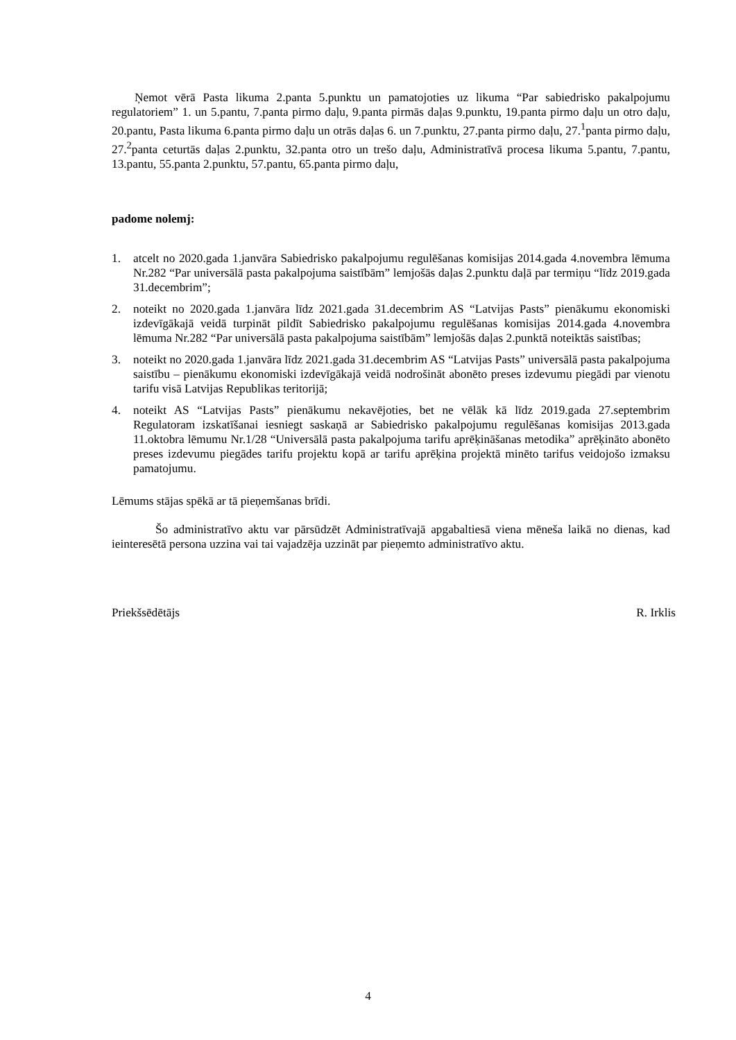Ņemot vērā Pasta likuma 2.panta 5.punktu un pamatojoties uz likuma “Par sabiedrisko pakalpojumu regulatoriem” 1. un 5.pantu, 7.panta pirmo daļu, 9.panta pirmās daļas 9.punktu, 19.panta pirmo daļu un otro daļu, 20.pantu, Pasta likuma 6.panta pirmo daļu un otrās daļas 6. un 7.punktu, 27.panta pirmo daļu, 27.<sup>1</sup>panta pirmo daļu, 27.<sup>2</sup>panta ceturtās daļas 2.punktu, 32.panta otro un trešo daļu, Administratīvā procesa likuma 5.pantu, 7.pantu, 13.pantu, 55.panta 2.punktu, 57.pantu, 65.panta pirmo daļu,
padome nolemj:
1. atcelt no 2020.gada 1.janvāra Sabiedrisko pakalpojumu regulēšanas komisijas 2014.gada 4.novembra lēmuma Nr.282 “Par universālā pasta pakalpojuma saistībām” lemjošās daļas 2.punktu daļā par termiņu “līdz 2019.gada 31.decembrim”;
2. noteikt no 2020.gada 1.janvāra līdz 2021.gada 31.decembrim AS “Latvijas Pasts” pienākumu ekonomiski izdevīgākajā veidā turpināt pildīt Sabiedrisko pakalpojumu regulēšanas komisijas 2014.gada 4.novembra lēmuma Nr.282 “Par universālā pasta pakalpojuma saistībām” lemjošās daļas 2.punktā noteiktās saistības;
3. noteikt no 2020.gada 1.janvāra līdz 2021.gada 31.decembrim AS “Latvijas Pasts” universālā pasta pakalpojuma saistību – pienākumu ekonomiski izdevīgākajā veidā nodrošināt abonēto preses izdevumu piegādi par vienotu tarifu visā Latvijas Republikas teritorijā;
4. noteikt AS “Latvijas Pasts” pienākumu nekavējoties, bet ne vēlāk kā līdz 2019.gada 27.septembrim Regulatoram izskatīšanai iesniegt saskaņā ar Sabiedrisko pakalpojumu regulēšanas komisijas 2013.gada 11.oktobra lēmumu Nr.1/28 “Universālā pasta pakalpojuma tarifu aprēķināšanas metodika” aprēķināto abonēto preses izdevumu piegādes tarifu projektu kopā ar tarifu aprēķina projektā minēto tarifus veidojošo izmaksu pamatojumu.
Lēmums stājas spēkā ar tā pieņemšanas brīdi.
Šo administratīvo aktu var pārsūdzēt Administratīvajā apgabaltiesā viena mēneša laikā no dienas, kad ieinteresētā persona uzzina vai tai vajadzēja uzzināt par pieņemto administratīvo aktu.
Priekšsēdētājs R. Irklis
4